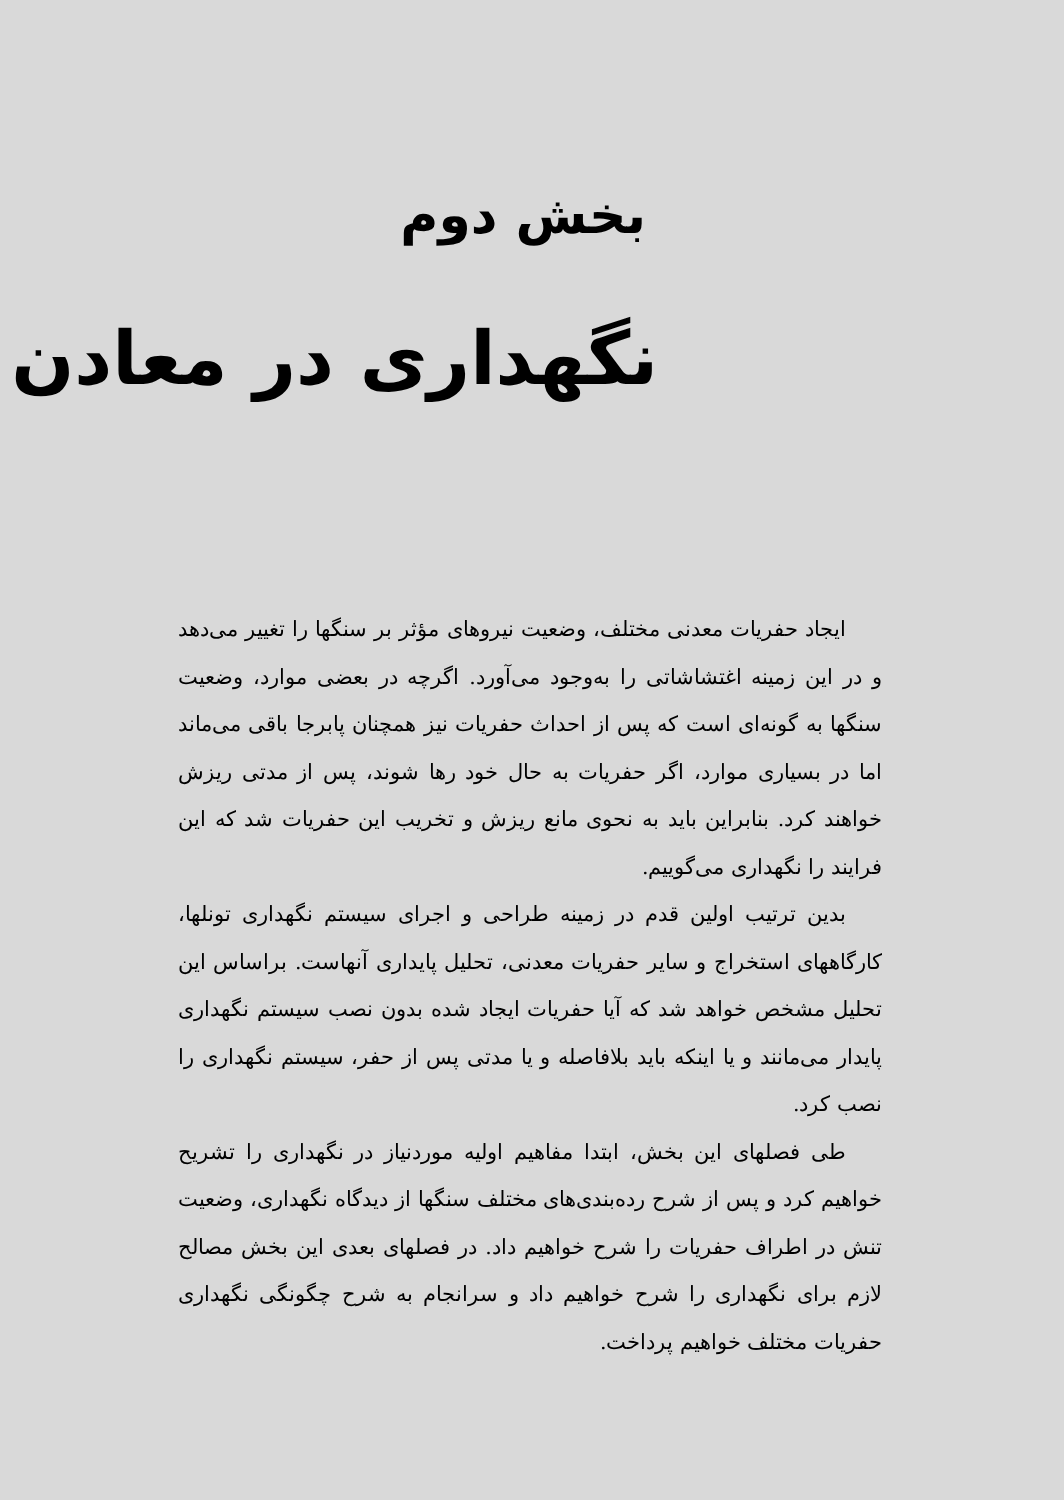بخش دوم
نگهداری در معادن
ایجاد حفریات معدنی مختلف، وضعیت نیروهای مؤثر بر سنگها را تغییر می‌دهد و در این زمینه اغتشاشاتی را به‌وجود می‌آورد. اگرچه در بعضی موارد، وضعیت سنگها به گونه‌ای است که پس از احداث حفریات نیز همچنان پابرجا باقی می‌ماند اما در بسیاری موارد، اگر حفریات به حال خود رها شوند، پس از مدتی ریزش خواهند کرد. بنابراین باید به نحوی مانع ریزش و تخریب این حفریات شد که این فرایند را نگهداری می‌گوییم.
بدین ترتیب اولین قدم در زمینه طراحی و اجرای سیستم نگهداری تونلها، کارگاههای استخراج و سایر حفریات معدنی، تحلیل پایداری آنهاست. براساس این تحلیل مشخص خواهد شد که آیا حفریات ایجاد شده بدون نصب سیستم نگهداری پایدار می‌مانند و یا اینکه باید بلافاصله و یا مدتی پس از حفر، سیستم نگهداری را نصب کرد.
طی فصلهای این بخش، ابتدا مفاهیم اولیه موردنیاز در نگهداری را تشریح خواهیم کرد و پس از شرح رده‌بندی‌های مختلف سنگها از دیدگاه نگهداری، وضعیت تنش در اطراف حفریات را شرح خواهیم داد. در فصلهای بعدی این بخش مصالح لازم برای نگهداری را شرح خواهیم داد و سرانجام به شرح چگونگی نگهداری حفریات مختلف خواهیم پرداخت.